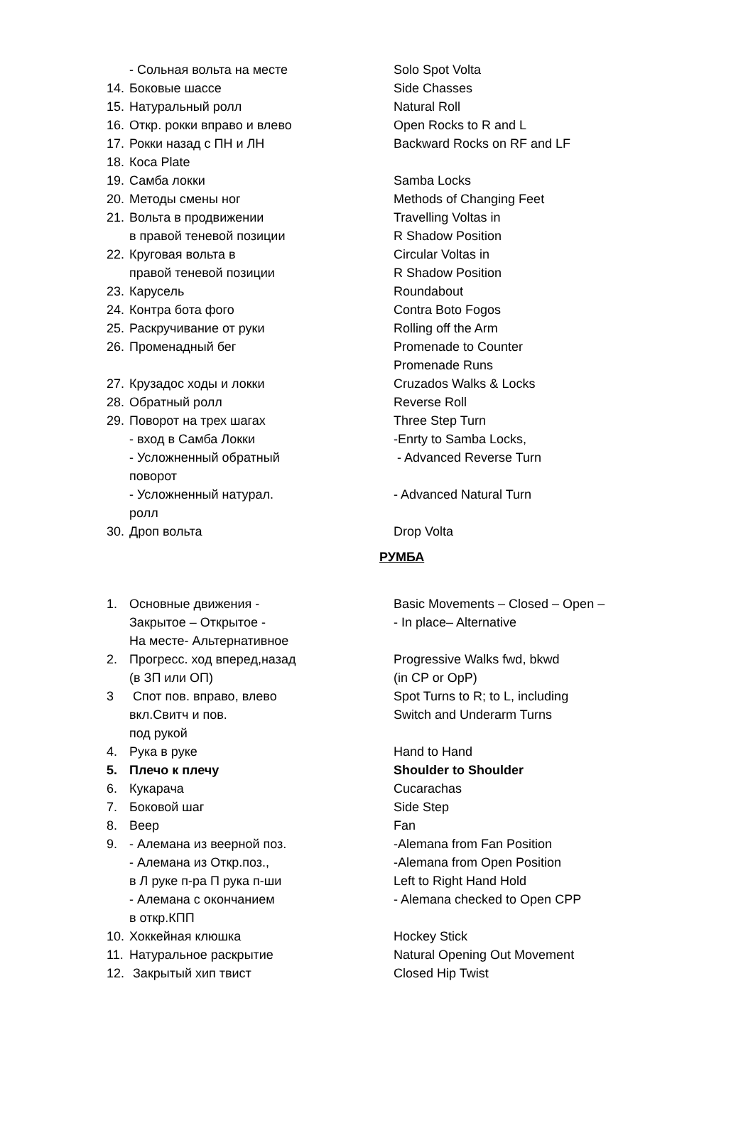| | - Сольная вольта на месте | Solo Spot Volta |
| 14. | Боковые шассе | Side Chasses |
| 15. | Натуральный ролл | Natural Roll |
| 16. | Откр. рокки вправо и влево | Open Rocks to R and L |
| 17. | Рокки назад с ПН и ЛН | Backward Rocks on RF and LF |
| 18. | Коса Plate | |
| 19. | Самба локки | Samba Locks |
| 20. | Методы смены ног | Methods of Changing Feet |
| 21. | Вольта в продвижении | Travelling Voltas in |
| | в правой теневой позиции | R Shadow Position |
| 22. | Круговая вольта в | Circular Voltas in |
| | правой теневой позиции | R Shadow Position |
| 23. | Карусель | Roundabout |
| 24. | Контра бота фого | Contra Boto Fogos |
| 25. | Раскручивание от руки | Rolling off the Arm |
| 26. | Променадный бег | Promenade to Counter |
| | | Promenade Runs |
| 27. | Крузадос ходы и локки | Cruzados Walks & Locks |
| 28. | Обратный ролл | Reverse Roll |
| 29. | Поворот на трех шагах | Three Step Turn |
| | - вход в Самба Локки | -Enrty to Samba Locks, |
| | - Усложненный обратный | - Advanced Reverse Turn |
| | поворот | |
| | - Усложненный натурал. | - Advanced Natural Turn |
| | ролл | |
| 30. | Дроп вольта | Drop Volta |
| | | РУМБА |
| 1. | Основные движения - | Basic Movements – Closed – Open – |
| | Закрытое – Открытое - | - In place– Alternative |
| | На месте- Альтернативное | |
| 2. | Прогресс. ход вперед,назад | Progressive Walks fwd, bkwd |
| | (в ЗП или ОП) | (in CP or OpP) |
| 3 | Спот пов. вправо, влево | Spot Turns to R; to L, including |
| | вкл.Свитч и пов. | Switch and Underarm Turns |
| | под рукой | |
| 4. | Рука в руке | Hand to Hand |
| 5. | Плечо к плечу | Shoulder to Shoulder |
| 6. | Кукарача | Cucarachas |
| 7. | Боковой шаг | Side Step |
| 8. | Веер | Fan |
| 9. | - Алемана из веерной поз. | -Alemana from Fan Position |
| | - Алемана из Откр.поз., | -Alemana from Open Position |
| | в Л руке п-ра П рука п-ши | Left to Right Hand Hold |
| | - Алемана с окончанием | - Alemana checked to Open CPP |
| | в откр.КПП | |
| 10. | Хоккейная клюшка | Hockey Stick |
| 11. | Натуральное раскрытие | Natural Opening Out Movement |
| 12. | Закрытый хип твист | Closed Hip Twist |